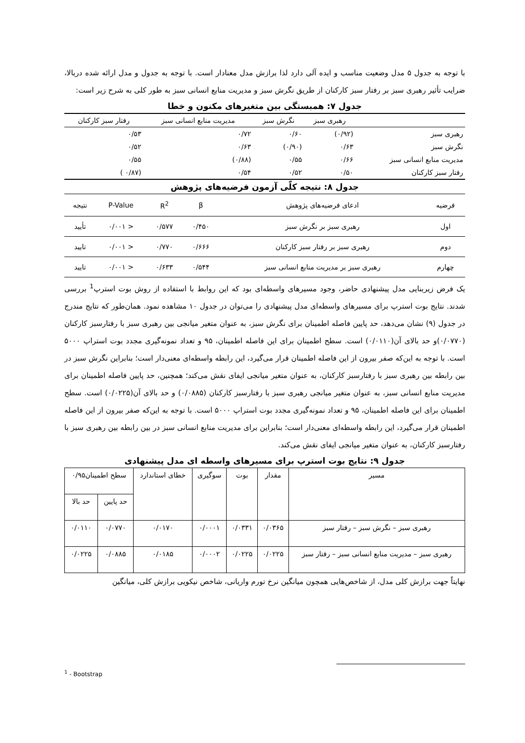با توجه به جدول ۵ مدل وضعیت مناسب و ایده آلی دارد لذا برازش مدل معنادار است. با توجه به جدول و مدل ارائه شده دربالا، ضرایب تأثیر رهبری سبز بر رفتار سبز کارکنان از طریق نگرش سبز و مدیریت منابع انسانی سبز به طور کلی به شرح زیر است:
جدول ۷: همبستگی بین متغیرهای مکنون و خطا
| | رهبری سبز | نگرش سبز | مدیریت منابع انسانی سبز | رفتار سبز کارکنان |
| --- | --- | --- | --- | --- |
| رهبری سبز | (۰/۹۲) | ۰/۶۰ | ۰/۷۲ | ۰/۵۳ |
| نگرش سبز | ۰/۶۳ | (۰/۹۰) | ۰/۶۳ | ۰/۵۲ |
| مدیریت منابع انسانی سبز | ۰/۶۶ | ۰/۵۵ | (۰/۸۸) | ۰/۵۵ |
| رفتار سبز کارکنان | ۰/۵۰ | ۰/۵۲ | ۰/۵۴ | (۰/۸۷ ) |
جدول ۸: نتیجه کلّی آزمون فرضیه‌های پژوهش
| فرضیه | ادعای فرضیه‌های پژوهش | β | R<sup>2</sup> | P-Value | نتیجه |
| --- | --- | --- | --- | --- | --- |
| اول | رهبری سبز بر نگرش سبز | ۰/۴۵۰ | ۰/۵۷۷ | < ۰/۰۰۱ | تأیید |
| دوم | رهبری سبز بر رفتار سبز کارکنان | ۰/۶۶۶ | ۰/۷۷۰ | < ۰/۰۰۱ | تایید |
| چهارم | رهبری سبز بر مدیریت منابع انسانی سبز | ۰/۵۴۴ | ۰/۶۳۳ | < ۰/۰۰۱ | تایید |
یک فرض زیربنایی مدل پیشنهادی حاضر، وجود مسیرهای واسطه‌ای بود که این روابط با استفاده از روش بوت استرپ<sup>1</sup> بررسی شدند. نتایج بوت استرپ برای مسیرهای واسطه‌ای مدل پیشنهادی را می‌توان در جدول ۱۰ مشاهده نمود. همان‌طور که نتایج مندرج در جدول (۹) نشان می‌دهد، حد پایین فاصله اطمینان برای نگرش سبز، به عنوان متغیر میانجی بین رهبری سبز با رفتارسبز کارکنان (۰/۰۷۷۰)و حد بالای آن(۰/۰۱۱۰) است. سطح اطمینان برای این فاصله اطمینان، ۹۵ و تعداد نمونه‌گیری مجدد بوت استراپ ۵۰۰۰ است. با توجه به این‌که صفر بیرون از این فاصله اطمینان قرار می‌گیرد، این رابطه واسطه‌ای معنی‌دار است؛ بنابراین نگرش سبز در بین رابطه بین رهبری سبز با رفتارسبز کارکنان، به عنوان متغیر میانجی ایفای نقش می‌کند؛ همچنین، حد پایین فاصله اطمینان برای مدیریت منابع انسانی سبز، به عنوان متغیر میانجی رهبری سبز با رفتارسبز کارکنان (۰/۰۸۸۵) و حد بالای آن(۰/۰۲۲۵) است. سطح اطمینان برای این فاصله اطمینان، ۹۵ و تعداد نمونه‌گیری مجدد بوت استراپ ۵۰۰۰ است. با توجه به این‌که صفر بیرون از این فاصله اطمینان قرار می‌گیرد، این رابطه واسطه‌ای معنی‌دار است؛ بنابراین برای مدیریت منابع انسانی سبز در بین رابطه بین رهبری سبز با رفتارسبز کارکنان، به عنوان متغیر میانجی ایفای نقش می‌کند.
جدول ۹: نتایج بوت استرپ برای مسیرهای واسطه ای مدل پیشنهادی
| مسیر | مقدار | بوت | سوگیری | خطای استاندارد | سطح اطمینان۰/۹۵ | |
| --- | --- | --- | --- | --- | --- | --- |
| | | | | | حد پایین | حد بالا |
| رهبری سبز – نگرش سبز – رفتار سبز | ۰/۰۳۶۵ | ۰/۰۳۳۱ | ۰/۰۰۰۱ | ۰/۰۱۷۰ | ۰/۰۷۷۰ | ۰/۰۱۱۰ |
| رهبری سبز – مدیریت منابع انسانی سبز – رفتار سبز | ۰/۰۲۲۵ | ۰/۰۲۲۵ | ۰/۰۰۰۲ | ۰/۰۱۸۵ | ۰/۰۸۸۵ | ۰/۰۲۲۵ |
نهایتاً جهت برازش کلی مدل، از شاخص‌هایی همچون میانگین نرخ تورم واریانی، شاخص نیکویی برازش کلی، میانگین
<sup>1</sup> - Bootstrap